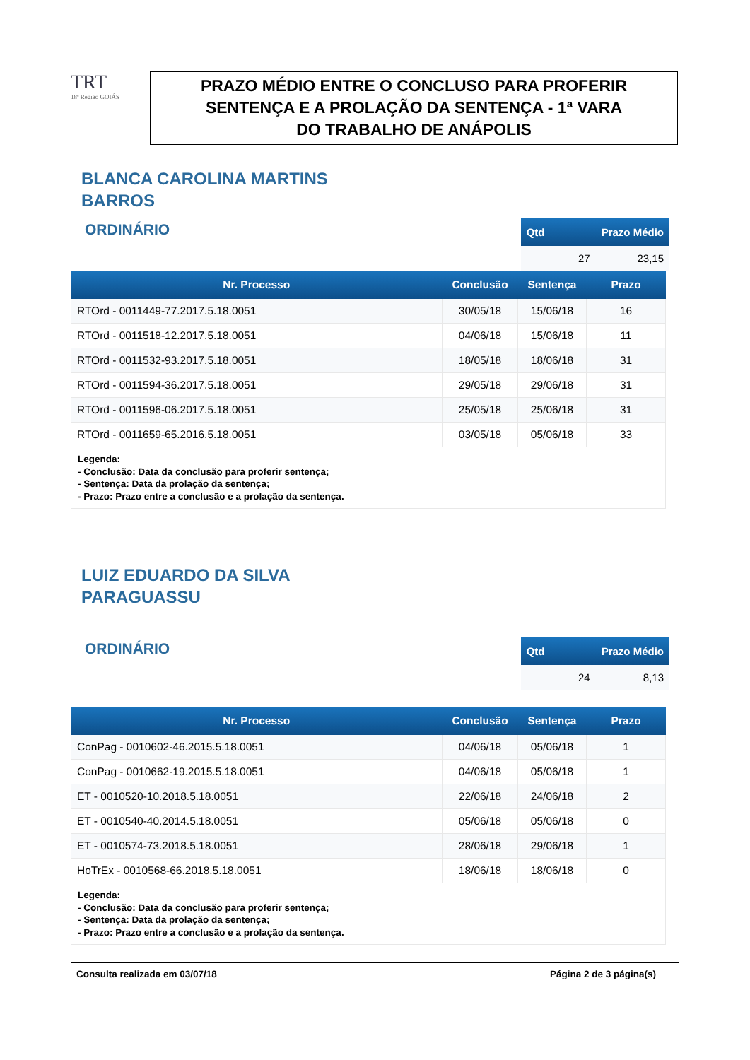TRT
18ª Região GOIÁS
PRAZO MÉDIO ENTRE O CONCLUSO PARA PROFERIR
SENTENÇA E A PROLAÇÃO DA SENTENÇA - 1ª VARA
DO TRABALHO DE ANÁPOLIS
BLANCA CAROLINA MARTINS
BARROS
ORDINÁRIO
| Qtd | Prazo Médio |
| --- | --- |
| 27 | 23,15 |
| Nr. Processo | Conclusão | Sentença | Prazo |
| --- | --- | --- | --- |
| RTOrd - 0011449-77.2017.5.18.0051 | 30/05/18 | 15/06/18 | 16 |
| RTOrd - 0011518-12.2017.5.18.0051 | 04/06/18 | 15/06/18 | 11 |
| RTOrd - 0011532-93.2017.5.18.0051 | 18/05/18 | 18/06/18 | 31 |
| RTOrd - 0011594-36.2017.5.18.0051 | 29/05/18 | 29/06/18 | 31 |
| RTOrd - 0011596-06.2017.5.18.0051 | 25/05/18 | 25/06/18 | 31 |
| RTOrd - 0011659-65.2016.5.18.0051 | 03/05/18 | 05/06/18 | 33 |
Legenda:
- Conclusão: Data da conclusão para proferir sentença;
- Sentença: Data da prolação da sentença;
- Prazo: Prazo entre a conclusão e a prolação da sentença.
LUIZ EDUARDO DA SILVA
PARAGUASSU
ORDINÁRIO
| Qtd | Prazo Médio |
| --- | --- |
| 24 | 8,13 |
| Nr. Processo | Conclusão | Sentença | Prazo |
| --- | --- | --- | --- |
| ConPag - 0010602-46.2015.5.18.0051 | 04/06/18 | 05/06/18 | 1 |
| ConPag - 0010662-19.2015.5.18.0051 | 04/06/18 | 05/06/18 | 1 |
| ET - 0010520-10.2018.5.18.0051 | 22/06/18 | 24/06/18 | 2 |
| ET - 0010540-40.2014.5.18.0051 | 05/06/18 | 05/06/18 | 0 |
| ET - 0010574-73.2018.5.18.0051 | 28/06/18 | 29/06/18 | 1 |
| HoTrEx - 0010568-66.2018.5.18.0051 | 18/06/18 | 18/06/18 | 0 |
Legenda:
- Conclusão: Data da conclusão para proferir sentença;
- Sentença: Data da prolação da sentença;
- Prazo: Prazo entre a conclusão e a prolação da sentença.
Consulta realizada em 03/07/18 Página 2 de 3 página(s)